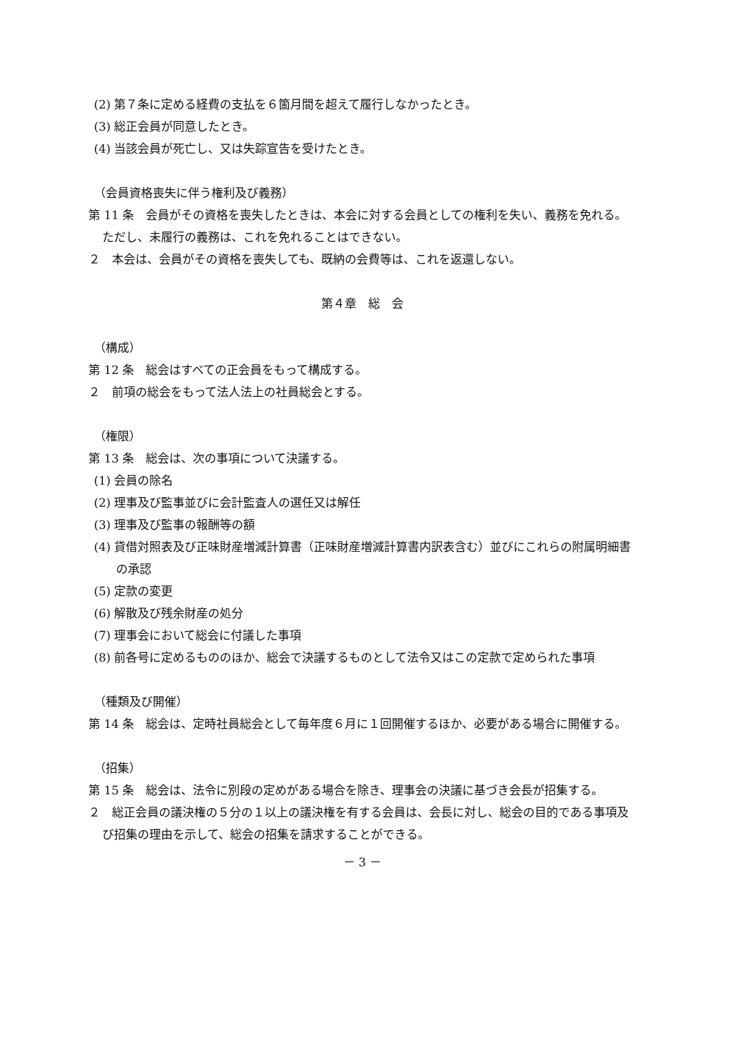(2) 第７条に定める経費の支払を６箇月間を超えて履行しなかったとき。
(3) 総正会員が同意したとき。
(4) 当該会員が死亡し、又は失踪宣告を受けたとき。
（会員資格喪失に伴う権利及び義務）
第 11 条　会員がその資格を喪失したときは、本会に対する会員としての権利を失い、義務を免れる。ただし、未履行の義務は、これを免れることはできない。
２　本会は、会員がその資格を喪失しても、既納の会費等は、これを返還しない。
第４章　総　会
（構成）
第 12 条　総会はすべての正会員をもって構成する。
２　前項の総会をもって法人法上の社員総会とする。
（権限）
第 13 条　総会は、次の事項について決議する。
(1) 会員の除名
(2) 理事及び監事並びに会計監査人の選任又は解任
(3) 理事及び監事の報酬等の額
(4) 貸借対照表及び正味財産増減計算書（正味財産増減計算書内訳表含む）並びにこれらの附属明細書の承認
(5) 定款の変更
(6) 解散及び残余財産の処分
(7) 理事会において総会に付議した事項
(8) 前各号に定めるもののほか、総会で決議するものとして法令又はこの定款で定められた事項
（種類及び開催）
第 14 条　総会は、定時社員総会として毎年度６月に１回開催するほか、必要がある場合に開催する。
（招集）
第 15 条　総会は、法令に別段の定めがある場合を除き、理事会の決議に基づき会長が招集する。
２　総正会員の議決権の５分の１以上の議決権を有する会員は、会長に対し、総会の目的である事項及び招集の理由を示して、総会の招集を請求することができる。
－ 3 －